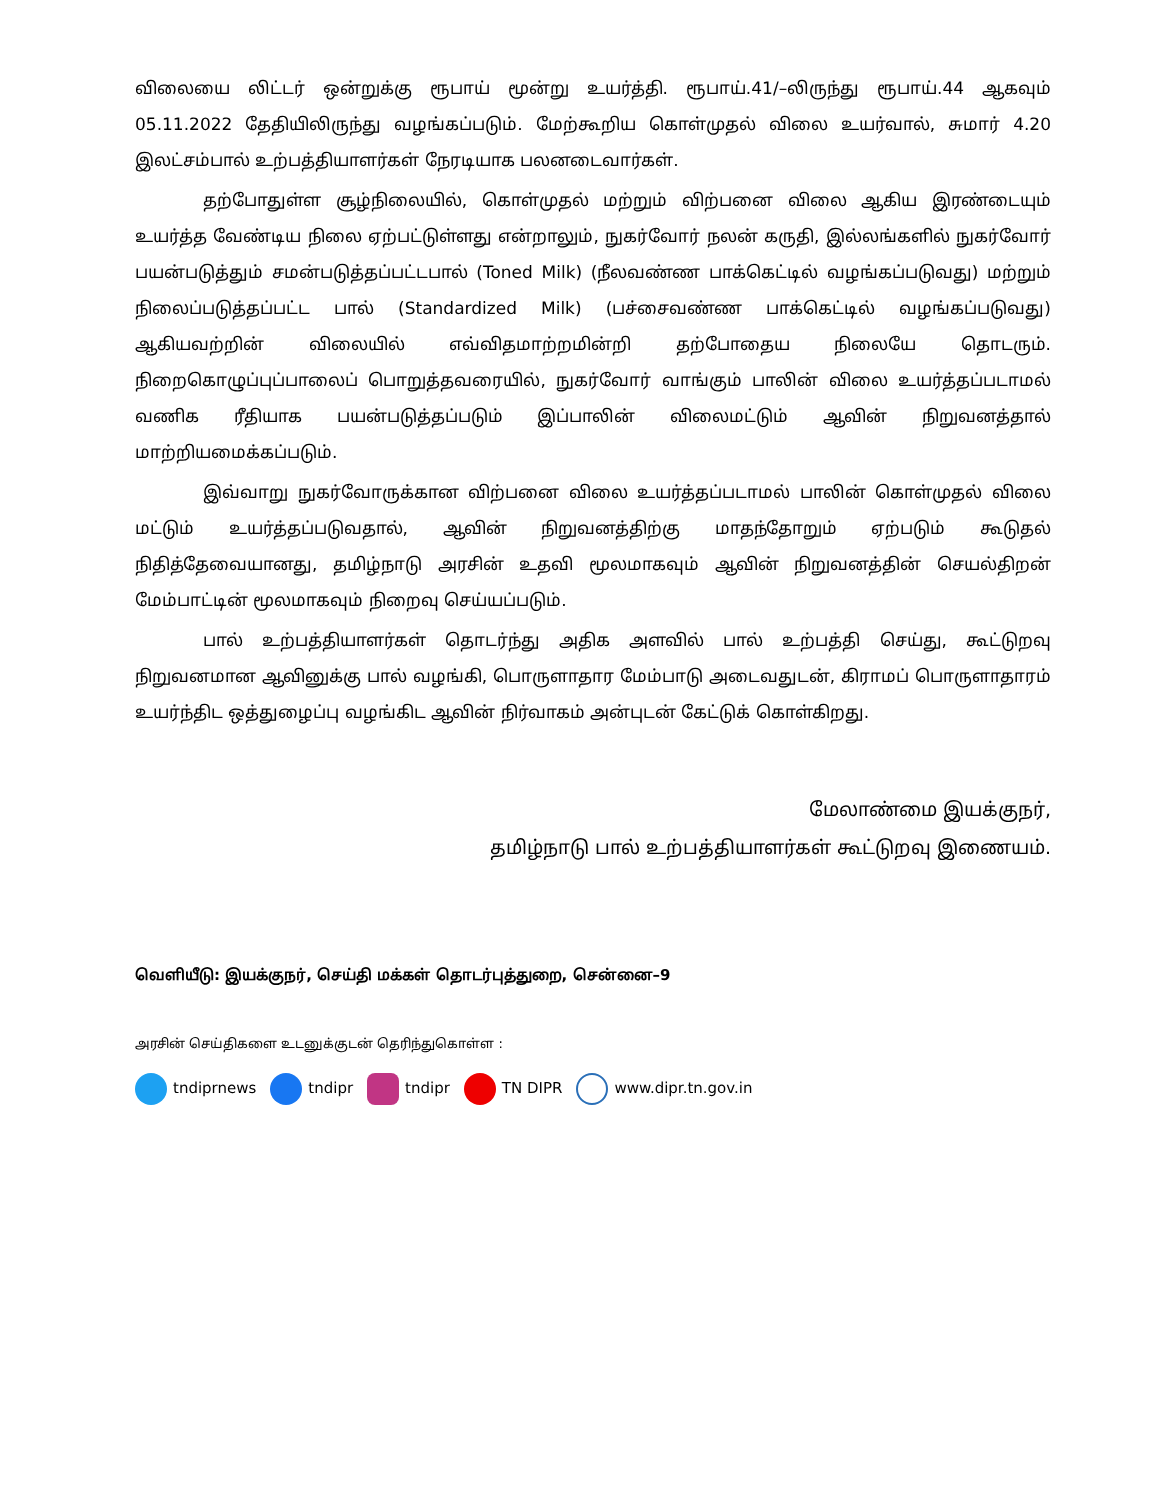விலையை லிட்டர் ஒன்றுக்கு ரூபாய் மூன்று உயர்த்தி. ரூபாய்.41/–லிருந்து ரூபாய்.44 ஆகவும் 05.11.2022 தேதியிலிருந்து வழங்கப்படும். மேற்கூறிய கொள்முதல் விலை உயர்வால், சுமார் 4.20 இலட்சம்பால் உற்பத்தியாளர்கள் நேரடியாக பலனடைவார்கள்.
தற்போதுள்ள சூழ்நிலையில், கொள்முதல் மற்றும் விற்பனை விலை ஆகிய இரண்டையும் உயர்த்த வேண்டிய நிலை ஏற்பட்டுள்ளது என்றாலும், நுகர்வோர் நலன் கருதி, இல்லங்களில் நுகர்வோர் பயன்படுத்தும் சமன்படுத்தப்பட்டபால் (Toned Milk) (நீலவண்ண பாக்கெட்டில் வழங்கப்படுவது) மற்றும் நிலைப்படுத்தப்பட்ட பால் (Standardized Milk) (பச்சைவண்ண பாக்கெட்டில் வழங்கப்படுவது) ஆகியவற்றின் விலையில் எவ்விதமாற்றமின்றி தற்போதைய நிலையே தொடரும். நிறைகொழுப்புப்பாலைப் பொறுத்தவரையில், நுகர்வோர் வாங்கும் பாலின் விலை உயர்த்தப்படாமல் வணிக ரீதியாக பயன்படுத்தப்படும் இப்பாலின் விலைமட்டும் ஆவின் நிறுவனத்தால் மாற்றியமைக்கப்படும்.
இவ்வாறு நுகர்வோருக்கான விற்பனை விலை உயர்த்தப்படாமல் பாலின் கொள்முதல் விலை மட்டும் உயர்த்தப்படுவதால், ஆவின் நிறுவனத்திற்கு மாதந்தோறும் ஏற்படும் கூடுதல் நிதித்தேவையானது, தமிழ்நாடு அரசின் உதவி மூலமாகவும் ஆவின் நிறுவனத்தின் செயல்திறன் மேம்பாட்டின் மூலமாகவும் நிறைவு செய்யப்படும்.
பால் உற்பத்தியாளர்கள் தொடர்ந்து அதிக அளவில் பால் உற்பத்தி செய்து, கூட்டுறவு நிறுவனமான ஆவினுக்கு பால் வழங்கி, பொருளாதார மேம்பாடு அடைவதுடன், கிராமப் பொருளாதாரம் உயர்ந்திட ஒத்துழைப்பு வழங்கிட ஆவின் நிர்வாகம் அன்புடன் கேட்டுக் கொள்கிறது.
மேலாண்மை இயக்குநர்,
தமிழ்நாடு பால் உற்பத்தியாளர்கள் கூட்டுறவு இணையம்.
வெளியீடு: இயக்குநர், செய்தி மக்கள் தொடர்புத்துறை, சென்னை–9
அரசின் செய்திகளை உடனுக்குடன் தெரிந்துகொள்ள :
tndiprnews tndipr tndipr TN DIPR www.dipr.tn.gov.in